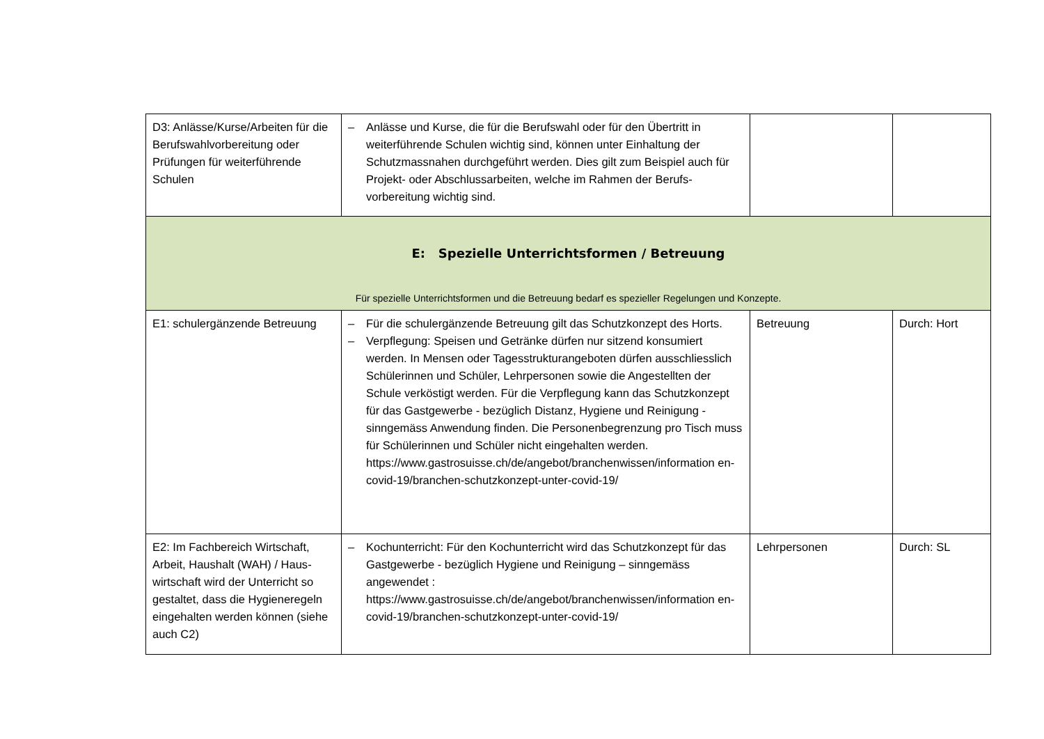| D3: Anlässe/Kurse/Arbeiten für die Berufswahlvorbereitung oder Prüfungen für weiterführende Schulen | – Anlässe und Kurse, die für die Berufswahl oder für den Übertritt in weiterführende Schulen wichtig sind, können unter Einhaltung der Schutzmassnahen durchgeführt werden. Dies gilt zum Beispiel auch für Projekt- oder Abschlussarbeiten, welche im Rahmen der Berufs­vorbereitung wichtig sind. | | |
| E: Spezielle Unterrichtsformen / Betreuung Für spezielle Unterrichtsformen und die Betreuung bedarf es spezieller Regelungen und Konzepte. | | | |
| E1: schulergänzende Betreuung | – Für die schulergänzende Betreuung gilt das Schutzkonzept des Horts. – Verpflegung: Speisen und Getränke dürfen nur sitzend konsumiert werden. In Mensen oder Tagesstrukturangeboten dürfen aus­schliesslich Schülerinnen und Schüler, Lehrpersonen sowie die An­gestellten der Schule verköstigt werden. Für die Verpflegung kann das Schutzkonzept für das Gastgewerbe - bezüglich Distanz, Hygie­ne und Reinigung - sinngemäss Anwendung finden. Die Personen­begrenzung pro Tisch muss für Schülerinnen und Schüler nicht ein­gehalten werden. https://www.gastrosuisse.ch/de/angebot/branchenwissen/information en-covid-19/branchen-schutzkonzept-unter-covid-19/ | Betreuung | Durch: Hort |
| E2: Im Fachbereich Wirtschaft, Arbeit, Haushalt (WAH) / Haus­wirtschaft wird der Unterricht so gestaltet, dass die Hygienere­geln eingehalten werden können (siehe auch C2) | – Kochunterricht: Für den Kochunterricht wird das Schutzkonzept für das Gastgewerbe - bezüglich Hygiene und Reinigung – sinngemäss angewendet : https://www.gastrosuisse.ch/de/angebot/branchenwissen/information en-covid-19/branchen-schutzkonzept-unter-covid-19/ | Lehrpersonen | Durch: SL |